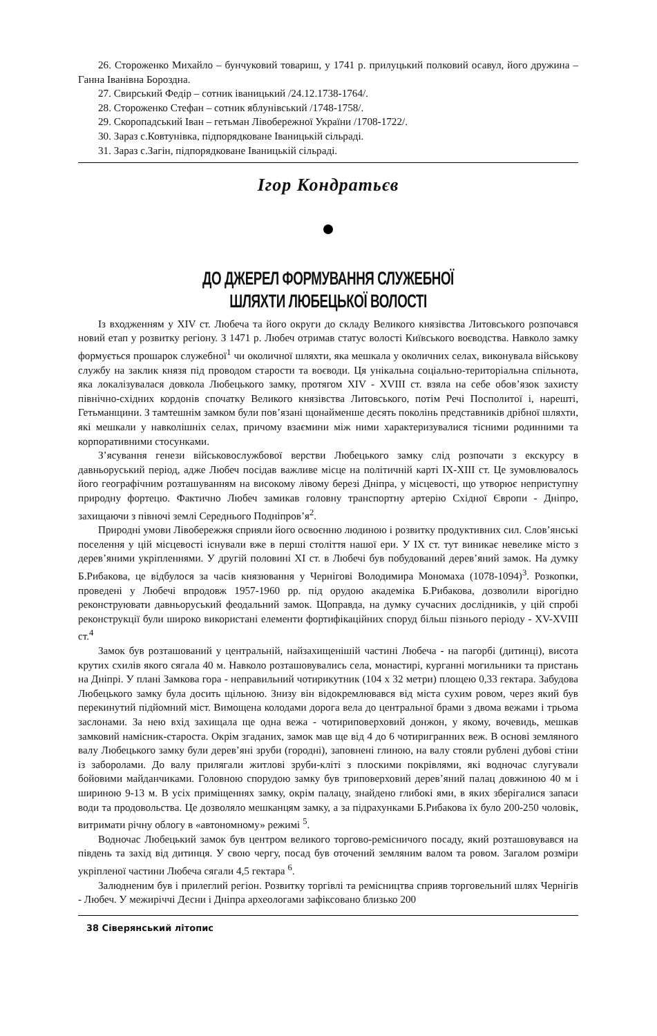26. Стороженко Михайло – бунчуковий товариш, у 1741 р. прилуцький полковий осавул, його дружина – Ганна Іванівна Бороздна.
27. Свирський Федір – сотник іваницький /24.12.1738-1764/.
28. Стороженко Стефан – сотник яблунівський /1748-1758/.
29. Скоропадський Іван – гетьман Лівобережної України /1708-1722/.
30. Зараз с.Ковтунівка, підпорядковане Іваницькій сільраді.
31. Зараз с.Загін, підпорядковане Іваницькій сільраді.
Ігор Кондратьєв
ДО ДЖЕРЕЛ ФОРМУВАННЯ СЛУЖЕБНОЇ
ШЛЯХТИ ЛЮБЕЦЬКОЇ ВОЛОСТІ
Із входженням у XIV ст. Любеча та його округи до складу Великого князівства Литовського розпочався новий етап у розвитку регіону. З 1471 р. Любеч отримав статус волості Київського воєводства. Навколо замку формується прошарок служебної<sup>1</sup> чи околичної шляхти, яка мешкала у околичних селах, виконувала військову службу на заклик князя під проводом старости та воєводи. Ця унікальна соціально-територіальна спільнота, яка локалізувалася довкола Любецького замку, протягом XIV - XVIII ст. взяла на себе обов’язок захисту північно-східних кордонів спочатку Великого князівства Литовського, потім Речі Посполитої і, нарешті, Гетьманщини. З тамтешнім замком були пов’язані щонайменше десять поколінь представників дрібної шляхти, які мешкали у навколішніх селах, причому взаємини між ними характеризувалися тісними родинними та корпоративними стосунками.
З’ясування генези військовослужбової верстви Любецького замку слід розпочати з екскурсу в давньоруський період, адже Любеч посідав важливе місце на політичній карті IX-XIII ст. Це зумовлювалось його географічним розташуванням на високому лівому березі Дніпра, у місцевості, що утворює неприступну природну фортецю. Фактично Любеч замикав головну транспортну артерію Східної Європи - Дніпро, захищаючи з півночі землі Середнього Подніпров’я<sup>2</sup>.
Природні умови Лівобережжя сприяли його освоєнню людиною і розвитку продуктивних сил. Слов’янські поселення у цій місцевості існували вже в перші століття нашої ери. У IX ст. тут виникає невелике місто з дерев’яними укріпленнями. У другій половині XI ст. в Любечі був побудований дерев’яний замок. На думку Б.Рибакова, це відбулося за часів князювання у Чернігові Володимира Мономаха (1078-1094)<sup>3</sup>. Розкопки, проведені у Любечі впродовж 1957-1960 рр. під орудою академіка Б.Рибакова, дозволили вірогідно реконструювати давньоруський феодальний замок. Щоправда, на думку сучасних дослідників, у цій спробі реконструкції були широко використані елементи фортифікаційних споруд більш пізнього періоду - XV-XVIII ст.<sup>4</sup>
Замок був розташований у центральній, найзахищенішій частині Любеча - на пагорбі (дитинці), висота крутих схилів якого сягала 40 м. Навколо розташовувались села, монастирі, курганні могильники та пристань на Дніпрі. У плані Замкова гора - неправильний чотирикутник (104 х 32 метри) площею 0,33 гектара. Забудова Любецького замку була досить щільною. Знизу він відокремлювався від міста сухим ровом, через який був перекинутий підйомний міст. Вимощена колодами дорога вела до центральної брами з двома вежами і трьома заслонами. За нею вхід захищала ще одна вежа - чотириповерховий донжон, у якому, вочевидь, мешкав замковий намісник-староста. Окрім згаданих, замок мав ще від 4 до 6 чотиригранних веж. В основі земляного валу Любецького замку були дерев’яні зруби (городні), заповнені глиною, на валу стояли рублені дубові стіни із заборолами. До валу прилягали житлові зруби-кліті з плоскими покрівлями, які водночас слугували бойовими майданчиками. Головною спорудою замку був триповерховий дерев’яний палац довжиною 40 м і шириною 9-13 м. В усіх приміщеннях замку, окрім палацу, знайдено глибокі ями, в яких зберігалися запаси води та продовольства. Це дозволяло мешканцям замку, а за підрахунками Б.Рибакова їх було 200-250 чоловік, витримати річну облогу в «автономному» режимі <sup>5</sup>.
Водночас Любецький замок був центром великого торгово-ремісничого посаду, який розташовувався на південь та захід від дитинця. У свою чергу, посад був оточений земляним валом та ровом. Загалом розміри укріпленої частини Любеча сягали 4,5 гектара <sup>6</sup>.
Залюдненим був і прилеглий регіон. Розвитку торгівлі та ремісництва сприяв торговельний шлях Чернігів - Любеч. У межиріччі Десни і Дніпра археологами зафіксовано близько 200
38 Сіверянський літопис